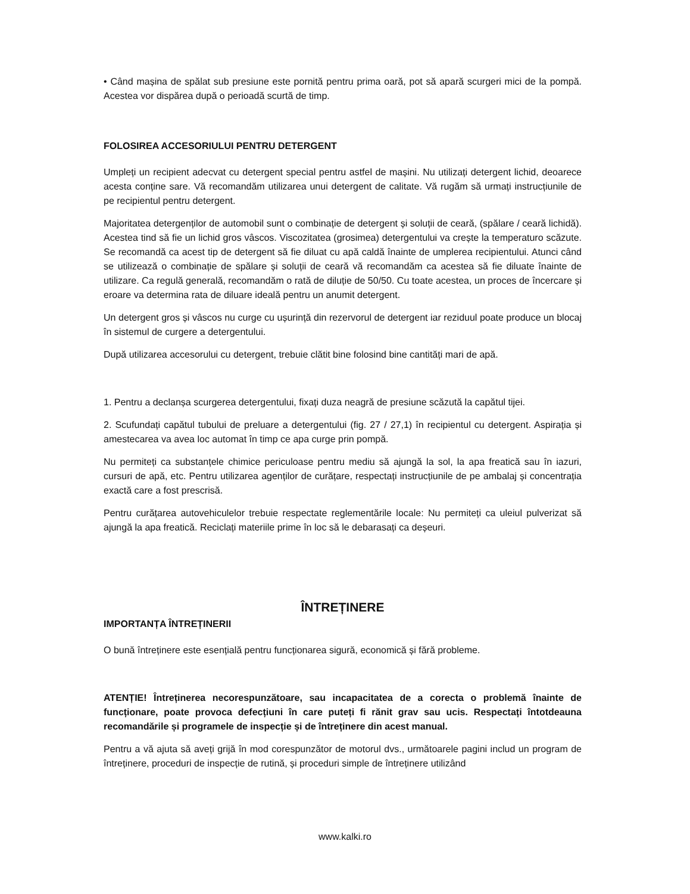• Când mașina de spălat sub presiune este pornită pentru prima oară, pot să apară scurgeri mici de la pompă. Acestea vor dispărea după o perioadă scurtă de timp.
FOLOSIREA ACCESORIULUI PENTRU DETERGENT
Umpleți un recipient adecvat cu detergent special pentru astfel de mașini. Nu utilizați detergent lichid, deoarece acesta conține sare. Vă recomandăm utilizarea unui detergent de calitate. Vă rugăm să urmați instrucțiunile de pe recipientul pentru detergent.
Majoritatea detergenților de automobil sunt o combinație de detergent și soluții de ceară, (spălare / ceară lichidă). Acestea tind să fie un lichid gros vâscos. Viscozitatea (grosimea) detergentului va crește la temperaturo scăzute. Se recomandă ca acest tip de detergent să fie diluat cu apă caldă înainte de umplerea recipientului. Atunci când se utilizează o combinație de spălare și soluții de ceară vă recomandăm ca acestea să fie diluate înainte de utilizare. Ca regulă generală, recomandăm o rată de diluție de 50/50. Cu toate acestea, un proces de încercare și eroare va determina rata de diluare ideală pentru un anumit detergent.
Un detergent gros și vâscos nu curge cu ușurință din rezervorul de detergent iar reziduul poate produce un blocaj în sistemul de curgere a detergentului.
După utilizarea accesorului cu detergent, trebuie clătit bine folosind bine cantități mari de apă.
1. Pentru a declanșa scurgerea detergentului, fixați duza neagră de presiune scăzută la capătul tijei.
2. Scufundați capătul tubului de preluare a detergentului (fig. 27 / 27,1) în recipientul cu detergent. Aspirația și amestecarea va avea loc automat în timp ce apa curge prin pompă.
Nu permiteți ca substanțele chimice periculoase pentru mediu să ajungă la sol, la apa freatică sau în iazuri, cursuri de apă, etc. Pentru utilizarea agenților de curățare, respectați instrucțiunile de pe ambalaj și concentrația exactă care a fost prescrisă.
Pentru curățarea autovehiculelor trebuie respectate reglementările locale: Nu permiteți ca uleiul pulverizat să ajungă la apa freatică. Reciclați materiile prime în loc să le debarasați ca deșeuri.
ÎNTREȚINERE
IMPORTANȚA ÎNTREȚINERII
O bună întreținere este esențială pentru funcționarea sigură, economică și fără probleme.
ATENȚIE! Întreținerea necorespunzătoare, sau incapacitatea de a corecta o problemă înainte de funcționare, poate provoca defecțiuni în care puteți fi rănit grav sau ucis. Respectați întotdeauna recomandările și programele de inspecție și de întreținere din acest manual.
Pentru a vă ajuta să aveți grijă în mod corespunzător de motorul dvs., următoarele pagini includ un program de întreținere, proceduri de inspecție de rutină, și proceduri simple de întreținere utilizând
www.kalki.ro